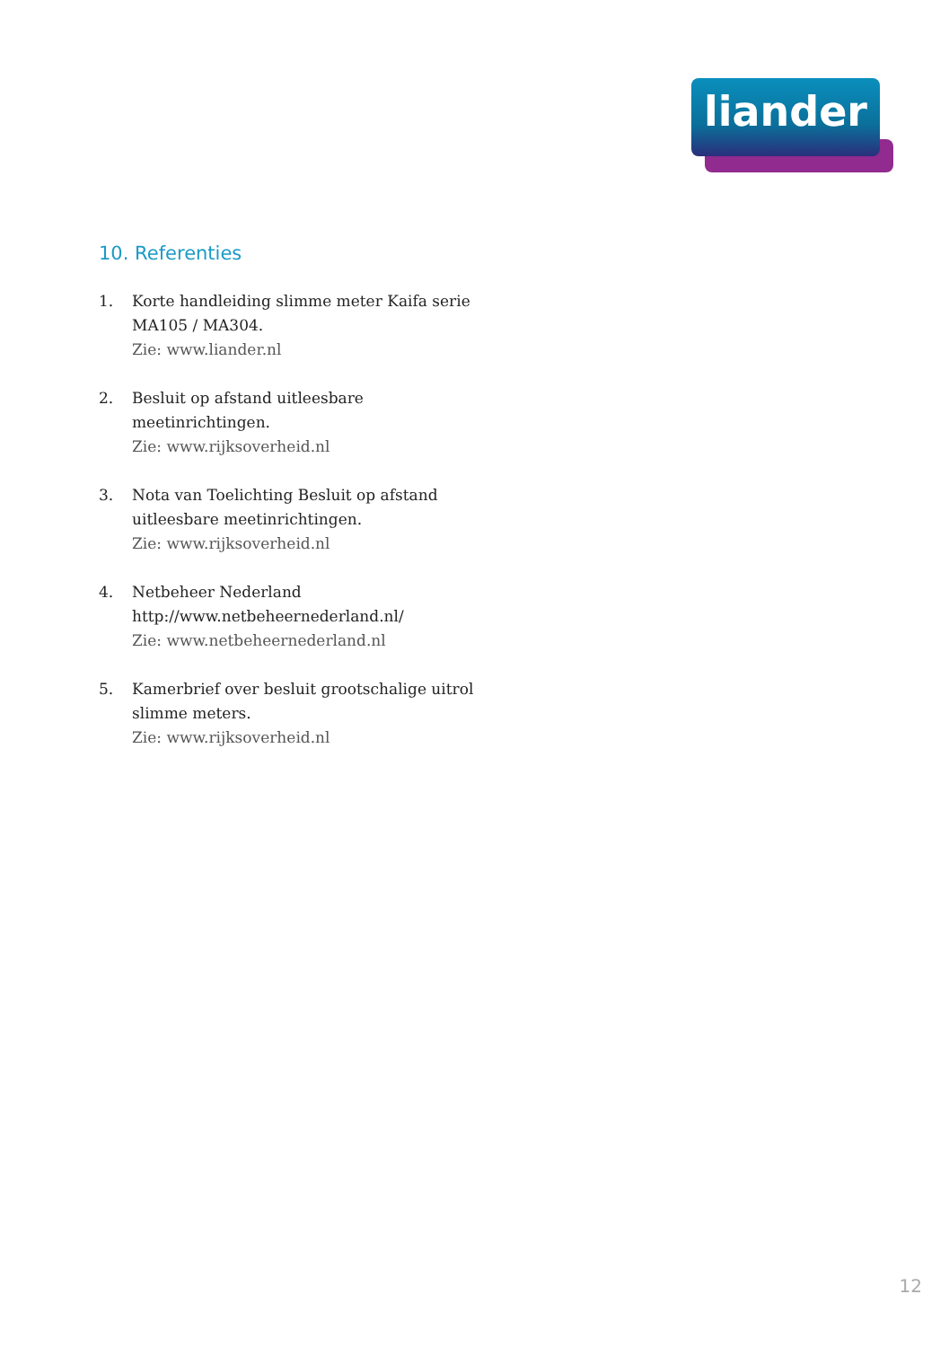liander
10. Referenties
1. Korte handleiding slimme meter Kaifa serie MA105 / MA304.
Zie: www.liander.nl
2. Besluit op afstand uitleesbare meetinrichtingen.
Zie: www.rijksoverheid.nl
3. Nota van Toelichting Besluit op afstand uitleesbare meetinrichtingen.
Zie: www.rijksoverheid.nl
4. Netbeheer Nederland
http://www.netbeheernederland.nl/
Zie: www.netbeheernederland.nl
5. Kamerbrief over besluit grootschalige uitrol slimme meters.
Zie: www.rijksoverheid.nl
12